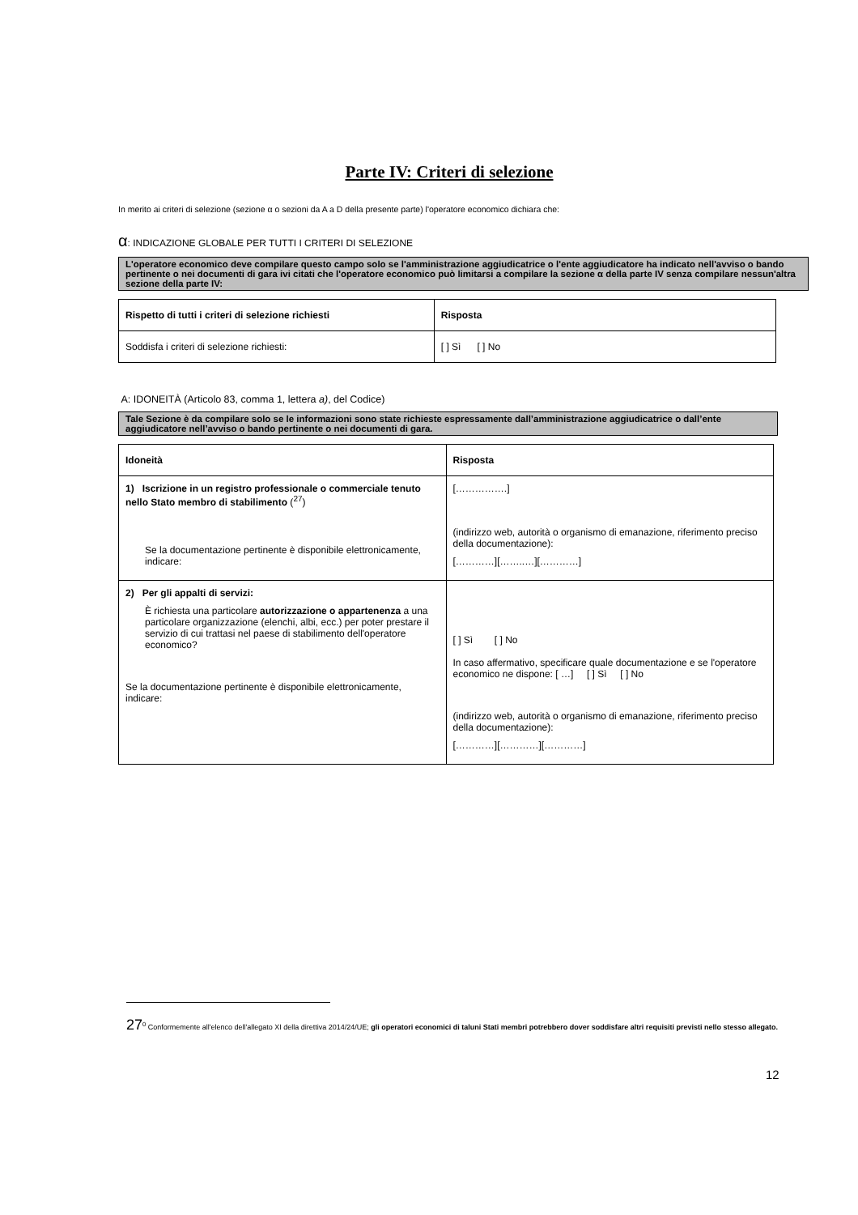Parte IV: Criteri di selezione
In merito ai criteri di selezione (sezione α o sezioni da A a D della presente parte) l'operatore economico dichiara che:
α: INDICAZIONE GLOBALE PER TUTTI I CRITERI DI SELEZIONE
L'operatore economico deve compilare questo campo solo se l'amministrazione aggiudicatrice o l'ente aggiudicatore ha indicato nell'avviso o bando pertinente o nei documenti di gara ivi citati che l'operatore economico può limitarsi a compilare la sezione α della parte IV senza compilare nessun'altra sezione della parte IV:
| Rispetto di tutti i criteri di selezione richiesti | Risposta |
| --- | --- |
| Soddisfa i criteri di selezione richiesti: | [ ] Sì [ ] No |
A: IDONEITÀ (Articolo 83, comma 1, lettera a), del Codice)
Tale Sezione è da compilare solo se le informazioni sono state richieste espressamente dall’amministrazione aggiudicatrice o dall’ente aggiudicatore nell’avviso o bando pertinente o nei documenti di gara.
| Idoneità | Risposta |
| --- | --- |
| 1) Iscrizione in un registro professionale o commerciale tenuto nello Stato membro di stabilimento (<sup>27</sup>) Se la documentazione pertinente è disponibile elettronicamente, indicare: | […………….] (indirizzo web, autorità o organismo di emanazione, riferimento preciso della documentazione): […………][……..…][…………] |
| 2) Per gli appalti di servizi: È richiesta una particolare autorizzazione o appartenenza a una particolare organizzazione (elenchi, albi, ecc.) per poter prestare il servizio di cui trattasi nel paese di stabilimento dell'operatore economico? Se la documentazione pertinente è disponibile elettronicamente, indicare: | [ ] Sì [ ] No In caso affermativo, specificare quale documentazione e se l'operatore economico ne dispone: [ …] [ ] Sì [ ] No (indirizzo web, autorità o organismo di emanazione, riferimento preciso della documentazione): […………][…………][…………] |
27<sup>0</sup> Conformemente all'elenco dell'allegato XI della direttiva 2014/24/UE; gli operatori economici di taluni Stati membri potrebbero dover soddisfare altri requisiti previsti nello stesso allegato.
12